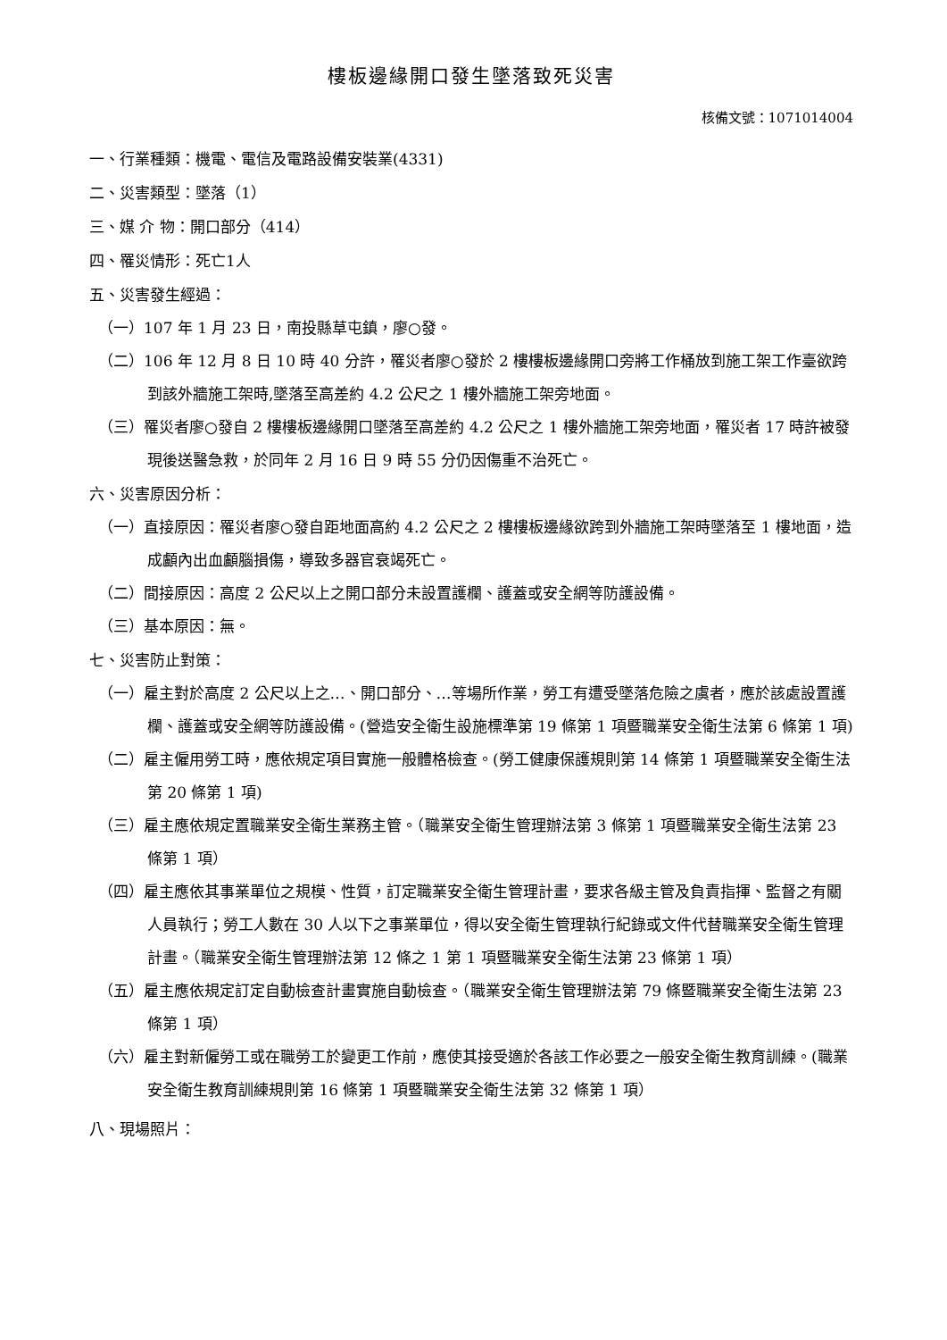樓板邊緣開口發生墜落致死災害
核備文號：1071014004
一、行業種類：機電、電信及電路設備安裝業(4331)
二、災害類型：墜落（1）
三、媒 介 物：開口部分（414）
四、罹災情形：死亡1人
五、災害發生經過：
（一）107 年 1 月 23 日，南投縣草屯鎮，廖○發。
（二）106 年 12 月 8 日 10 時 40 分許，罹災者廖○發於 2 樓樓板邊緣開口旁將工作桶放到施工架工作臺欲跨到該外牆施工架時,墜落至高差約 4.2 公尺之 1 樓外牆施工架旁地面。
（三）罹災者廖○發自 2 樓樓板邊緣開口墜落至高差約 4.2 公尺之 1 樓外牆施工架旁地面，罹災者 17 時許被發現後送醫急救，於同年 2 月 16 日 9 時 55 分仍因傷重不治死亡。
六、災害原因分析：
（一）直接原因：罹災者廖○發自距地面高約 4.2 公尺之 2 樓樓板邊緣欲跨到外牆施工架時墜落至 1 樓地面，造成顱內出血顱腦損傷，導致多器官衰竭死亡。
（二）間接原因：高度 2 公尺以上之開口部分未設置護欄、護蓋或安全網等防護設備。
（三）基本原因：無。
七、災害防止對策：
（一）雇主對於高度 2 公尺以上之…、開口部分、…等場所作業，勞工有遭受墜落危險之虞者，應於該處設置護欄、護蓋或安全網等防護設備。(營造安全衛生設施標準第 19 條第 1 項暨職業安全衛生法第 6 條第 1 項)
（二）雇主僱用勞工時，應依規定項目實施一般體格檢查。(勞工健康保護規則第 14 條第 1 項暨職業安全衛生法第 20 條第 1 項)
（三）雇主應依規定置職業安全衛生業務主管。（職業安全衛生管理辦法第 3 條第 1 項暨職業安全衛生法第 23 條第 1 項）
（四）雇主應依其事業單位之規模、性質，訂定職業安全衛生管理計畫，要求各級主管及負責指揮、監督之有關人員執行；勞工人數在 30 人以下之事業單位，得以安全衛生管理執行紀錄或文件代替職業安全衛生管理計畫。（職業安全衛生管理辦法第 12 條之 1 第 1 項暨職業安全衛生法第 23 條第 1 項）
（五）雇主應依規定訂定自動檢查計畫實施自動檢查。（職業安全衛生管理辦法第 79 條暨職業安全衛生法第 23 條第 1 項）
（六）雇主對新僱勞工或在職勞工於變更工作前，應使其接受適於各該工作必要之一般安全衛生教育訓練。(職業安全衛生教育訓練規則第 16 條第 1 項暨職業安全衛生法第 32 條第 1 項）
八、現場照片：